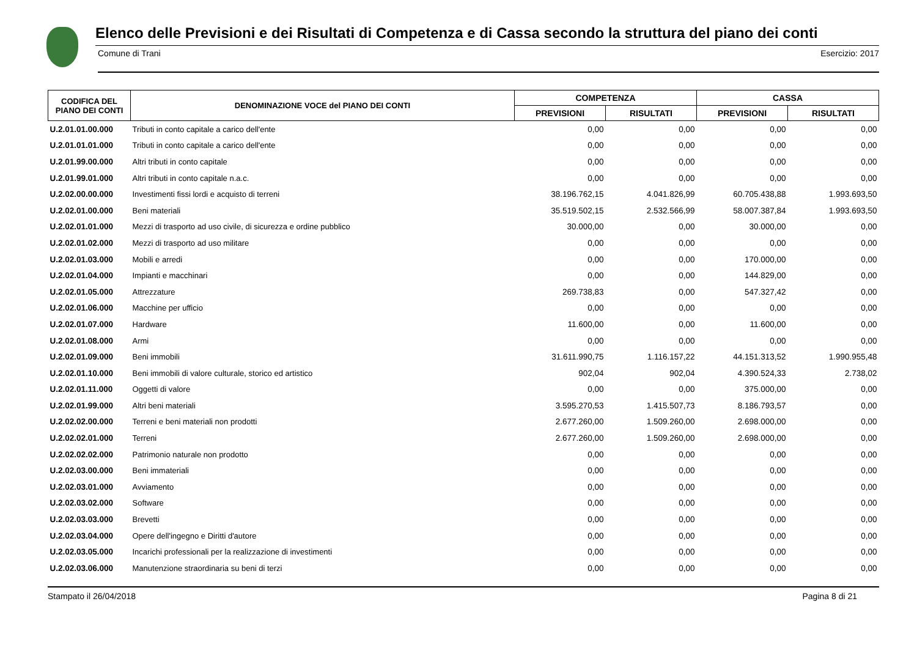Elenco delle Previsioni e dei Risultati di Competenza e di Cassa secondo la struttura del piano dei conti
Comune di Trani Esercizio: 2017
| CODIFICA DEL PIANO DEI CONTI | DENOMINAZIONE VOCE del PIANO DEI CONTI | COMPETENZA | | CASSA | |
| --- | --- | --- | --- | --- | --- |
| | | PREVISIONI | RISULTATI | PREVISIONI | RISULTATI |
| U.2.01.01.00.000 | Tributi in conto capitale a carico dell'ente | 0,00 | 0,00 | 0,00 | 0,00 |
| U.2.01.01.01.000 | Tributi in conto capitale a carico dell'ente | 0,00 | 0,00 | 0,00 | 0,00 |
| U.2.01.99.00.000 | Altri tributi in conto capitale | 0,00 | 0,00 | 0,00 | 0,00 |
| U.2.01.99.01.000 | Altri tributi in conto capitale n.a.c. | 0,00 | 0,00 | 0,00 | 0,00 |
| U.2.02.00.00.000 | Investimenti fissi lordi e acquisto di terreni | 38.196.762,15 | 4.041.826,99 | 60.705.438,88 | 1.993.693,50 |
| U.2.02.01.00.000 | Beni materiali | 35.519.502,15 | 2.532.566,99 | 58.007.387,84 | 1.993.693,50 |
| U.2.02.01.01.000 | Mezzi di trasporto ad uso civile, di sicurezza e ordine pubblico | 30.000,00 | 0,00 | 30.000,00 | 0,00 |
| U.2.02.01.02.000 | Mezzi di trasporto ad uso militare | 0,00 | 0,00 | 0,00 | 0,00 |
| U.2.02.01.03.000 | Mobili e arredi | 0,00 | 0,00 | 170.000,00 | 0,00 |
| U.2.02.01.04.000 | Impianti e macchinari | 0,00 | 0,00 | 144.829,00 | 0,00 |
| U.2.02.01.05.000 | Attrezzature | 269.738,83 | 0,00 | 547.327,42 | 0,00 |
| U.2.02.01.06.000 | Macchine per ufficio | 0,00 | 0,00 | 0,00 | 0,00 |
| U.2.02.01.07.000 | Hardware | 11.600,00 | 0,00 | 11.600,00 | 0,00 |
| U.2.02.01.08.000 | Armi | 0,00 | 0,00 | 0,00 | 0,00 |
| U.2.02.01.09.000 | Beni immobili | 31.611.990,75 | 1.116.157,22 | 44.151.313,52 | 1.990.955,48 |
| U.2.02.01.10.000 | Beni immobili di valore culturale, storico ed artistico | 902,04 | 902,04 | 4.390.524,33 | 2.738,02 |
| U.2.02.01.11.000 | Oggetti di valore | 0,00 | 0,00 | 375.000,00 | 0,00 |
| U.2.02.01.99.000 | Altri beni materiali | 3.595.270,53 | 1.415.507,73 | 8.186.793,57 | 0,00 |
| U.2.02.02.00.000 | Terreni e beni materiali non prodotti | 2.677.260,00 | 1.509.260,00 | 2.698.000,00 | 0,00 |
| U.2.02.02.01.000 | Terreni | 2.677.260,00 | 1.509.260,00 | 2.698.000,00 | 0,00 |
| U.2.02.02.02.000 | Patrimonio naturale non prodotto | 0,00 | 0,00 | 0,00 | 0,00 |
| U.2.02.03.00.000 | Beni immateriali | 0,00 | 0,00 | 0,00 | 0,00 |
| U.2.02.03.01.000 | Avviamento | 0,00 | 0,00 | 0,00 | 0,00 |
| U.2.02.03.02.000 | Software | 0,00 | 0,00 | 0,00 | 0,00 |
| U.2.02.03.03.000 | Brevetti | 0,00 | 0,00 | 0,00 | 0,00 |
| U.2.02.03.04.000 | Opere dell'ingegno e Diritti d'autore | 0,00 | 0,00 | 0,00 | 0,00 |
| U.2.02.03.05.000 | Incarichi professionali per la realizzazione di investimenti | 0,00 | 0,00 | 0,00 | 0,00 |
| U.2.02.03.06.000 | Manutenzione straordinaria su beni di terzi | 0,00 | 0,00 | 0,00 | 0,00 |
Stampato il 26/04/2018 Pagina 8 di 21